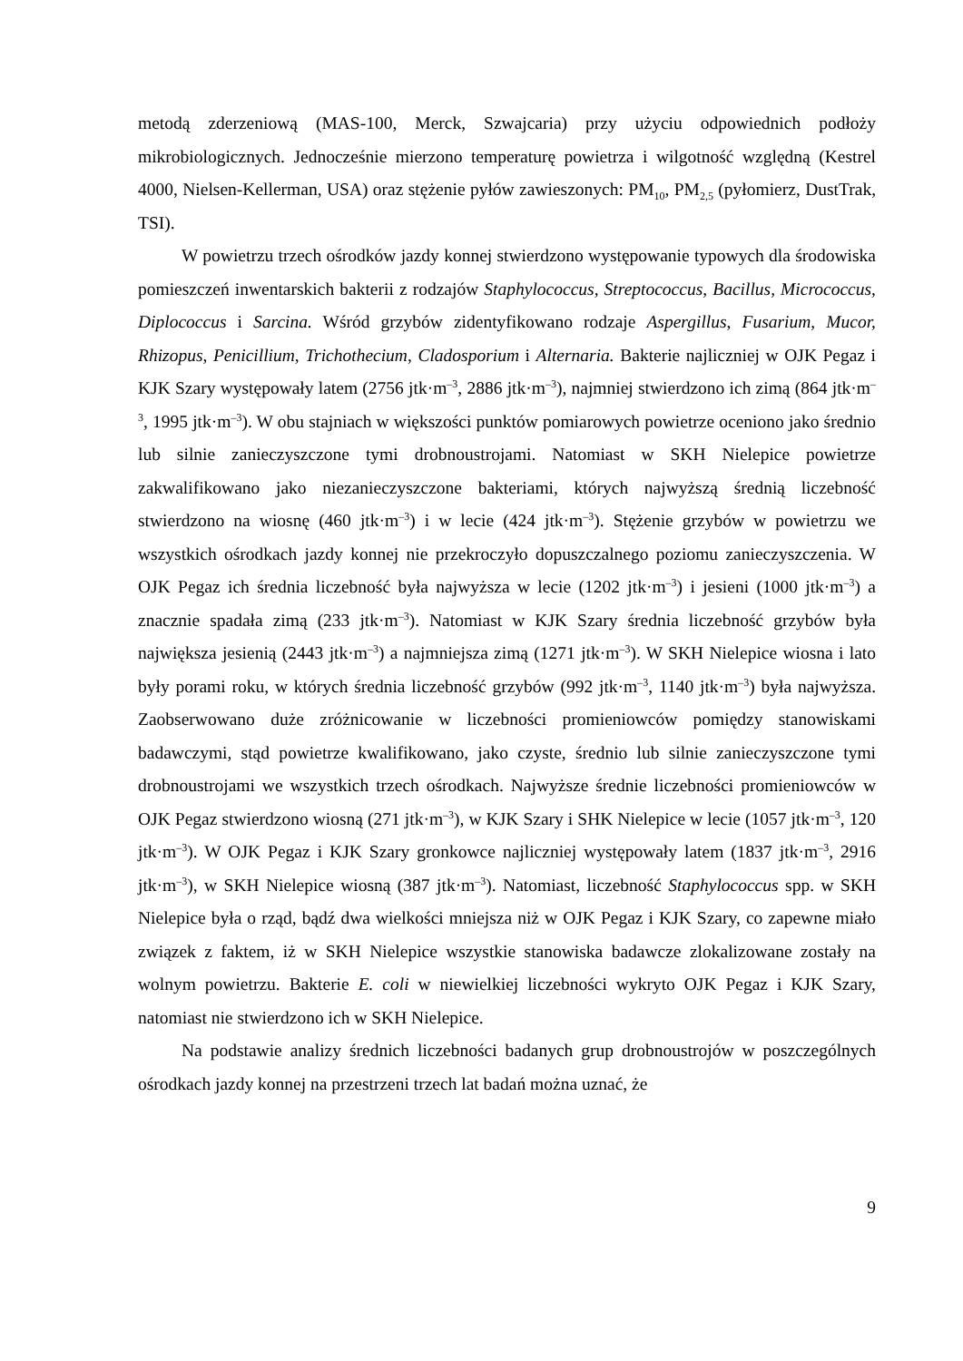metodą zderzeniową (MAS-100, Merck, Szwajcaria) przy użyciu odpowiednich podłoży mikrobiologicznych. Jednocześnie mierzono temperaturę powietrza i wilgotność względną (Kestrel 4000, Nielsen-Kellerman, USA) oraz stężenie pyłów zawieszonych: PM<sub>10</sub>, PM<sub>2,5</sub> (pyłomierz, DustTrak, TSI).
W powietrzu trzech ośrodków jazdy konnej stwierdzono występowanie typowych dla środowiska pomieszczeń inwentarskich bakterii z rodzajów Staphylococcus, Streptococcus, Bacillus, Micrococcus, Diplococcus i Sarcina. Wśród grzybów zidentyfikowano rodzaje Aspergillus, Fusarium, Mucor, Rhizopus, Penicillium, Trichothecium, Cladosporium i Alternaria. Bakterie najliczniej w OJK Pegaz i KJK Szary występowały latem (2756 jtk·m<sup>–3</sup>, 2886 jtk·m<sup>–3</sup>), najmniej stwierdzono ich zimą (864 jtk·m<sup>–3</sup>, 1995 jtk·m<sup>–3</sup>). W obu stajniach w większości punktów pomiarowych powietrze oceniono jako średnio lub silnie zanieczyszczone tymi drobnoustrojami. Natomiast w SKH Nielepice powietrze zakwalifikowano jako niezanieczyszczone bakteriami, których najwyższą średnią liczebność stwierdzono na wiosnę (460 jtk·m<sup>–3</sup>) i w lecie (424 jtk·m<sup>–3</sup>). Stężenie grzybów w powietrzu we wszystkich ośrodkach jazdy konnej nie przekroczyło dopuszczalnego poziomu zanieczyszczenia. W OJK Pegaz ich średnia liczebność była najwyższa w lecie (1202 jtk·m<sup>–3</sup>) i jesieni (1000 jtk·m<sup>–3</sup>) a znacznie spadała zimą (233 jtk·m<sup>–3</sup>). Natomiast w KJK Szary średnia liczebność grzybów była największa jesienią (2443 jtk·m<sup>–3</sup>) a najmniejsza zimą (1271 jtk·m<sup>–3</sup>). W SKH Nielepice wiosna i lato były porami roku, w których średnia liczebność grzybów (992 jtk·m<sup>–3</sup>, 1140 jtk·m<sup>–3</sup>) była najwyższa. Zaobserwowano duże zróżnicowanie w liczebności promieniowców pomiędzy stanowiskami badawczymi, stąd powietrze kwalifikowano, jako czyste, średnio lub silnie zanieczyszczone tymi drobnoustrojami we wszystkich trzech ośrodkach. Najwyższe średnie liczebności promieniowców w OJK Pegaz stwierdzono wiosną (271 jtk·m<sup>–3</sup>), w KJK Szary i SHK Nielepice w lecie (1057 jtk·m<sup>–3</sup>, 120 jtk·m<sup>–3</sup>). W OJK Pegaz i KJK Szary gronkowce najliczniej występowały latem (1837 jtk·m<sup>–3</sup>, 2916 jtk·m<sup>–3</sup>), w SKH Nielepice wiosną (387 jtk·m<sup>–3</sup>). Natomiast, liczebność Staphylococcus spp. w SKH Nielepice była o rząd, bądź dwa wielkości mniejsza niż w OJK Pegaz i KJK Szary, co zapewne miało związek z faktem, iż w SKH Nielepice wszystkie stanowiska badawcze zlokalizowane zostały na wolnym powietrzu. Bakterie E. coli w niewielkiej liczebności wykryto OJK Pegaz i KJK Szary, natomiast nie stwierdzono ich w SKH Nielepice.
Na podstawie analizy średnich liczebności badanych grup drobnoustrojów w poszczególnych ośrodkach jazdy konnej na przestrzeni trzech lat badań można uznać, że
9